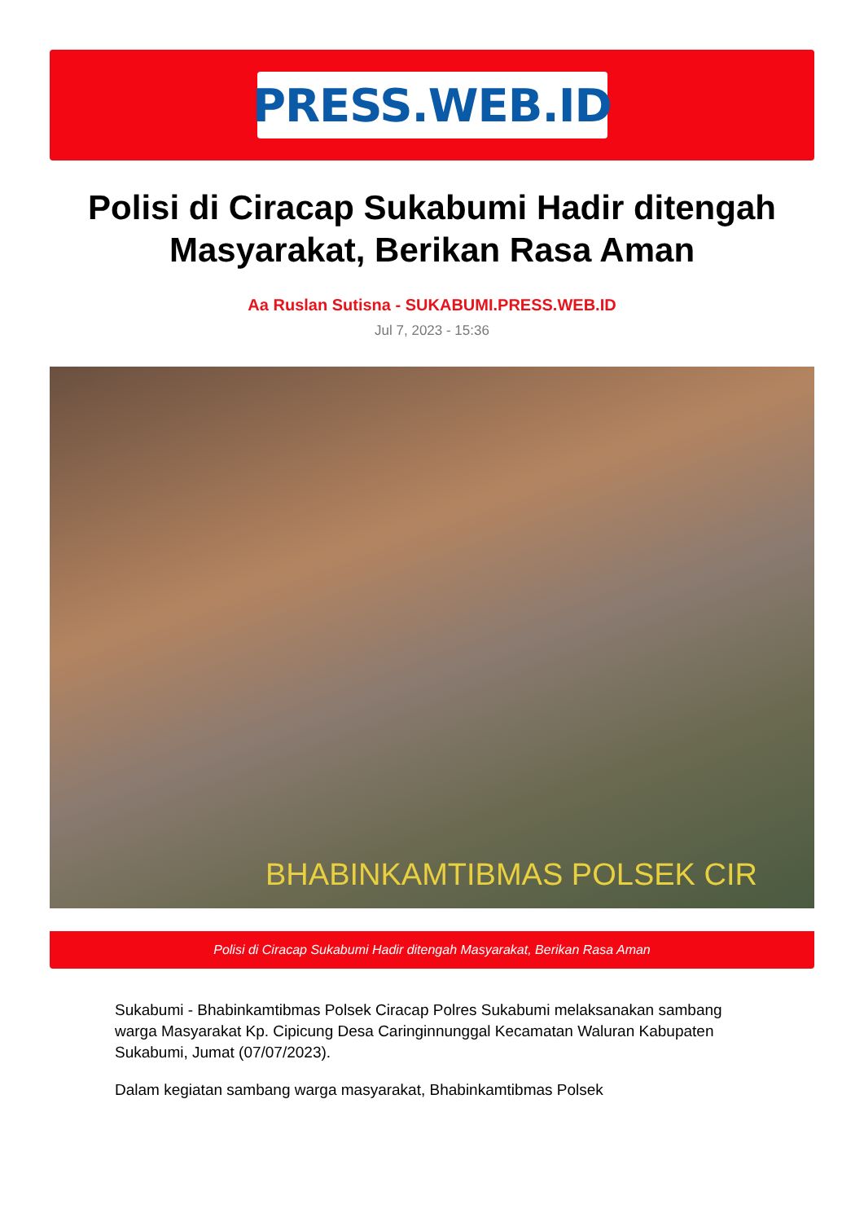PRESS.WEB.ID
Polisi di Ciracap Sukabumi Hadir ditengah Masyarakat, Berikan Rasa Aman
Aa Ruslan Sutisna - SUKABUMI.PRESS.WEB.ID
Jul 7, 2023 - 15:36
BHABINKAMTIBMAS POLSEK CIR
Polisi di Ciracap Sukabumi Hadir ditengah Masyarakat, Berikan Rasa Aman
Sukabumi - Bhabinkamtibmas Polsek Ciracap Polres Sukabumi melaksanakan sambang warga Masyarakat Kp. Cipicung Desa Caringinnunggal Kecamatan Waluran Kabupaten Sukabumi, Jumat (07/07/2023).
Dalam kegiatan sambang warga masyarakat, Bhabinkamtibmas Polsek